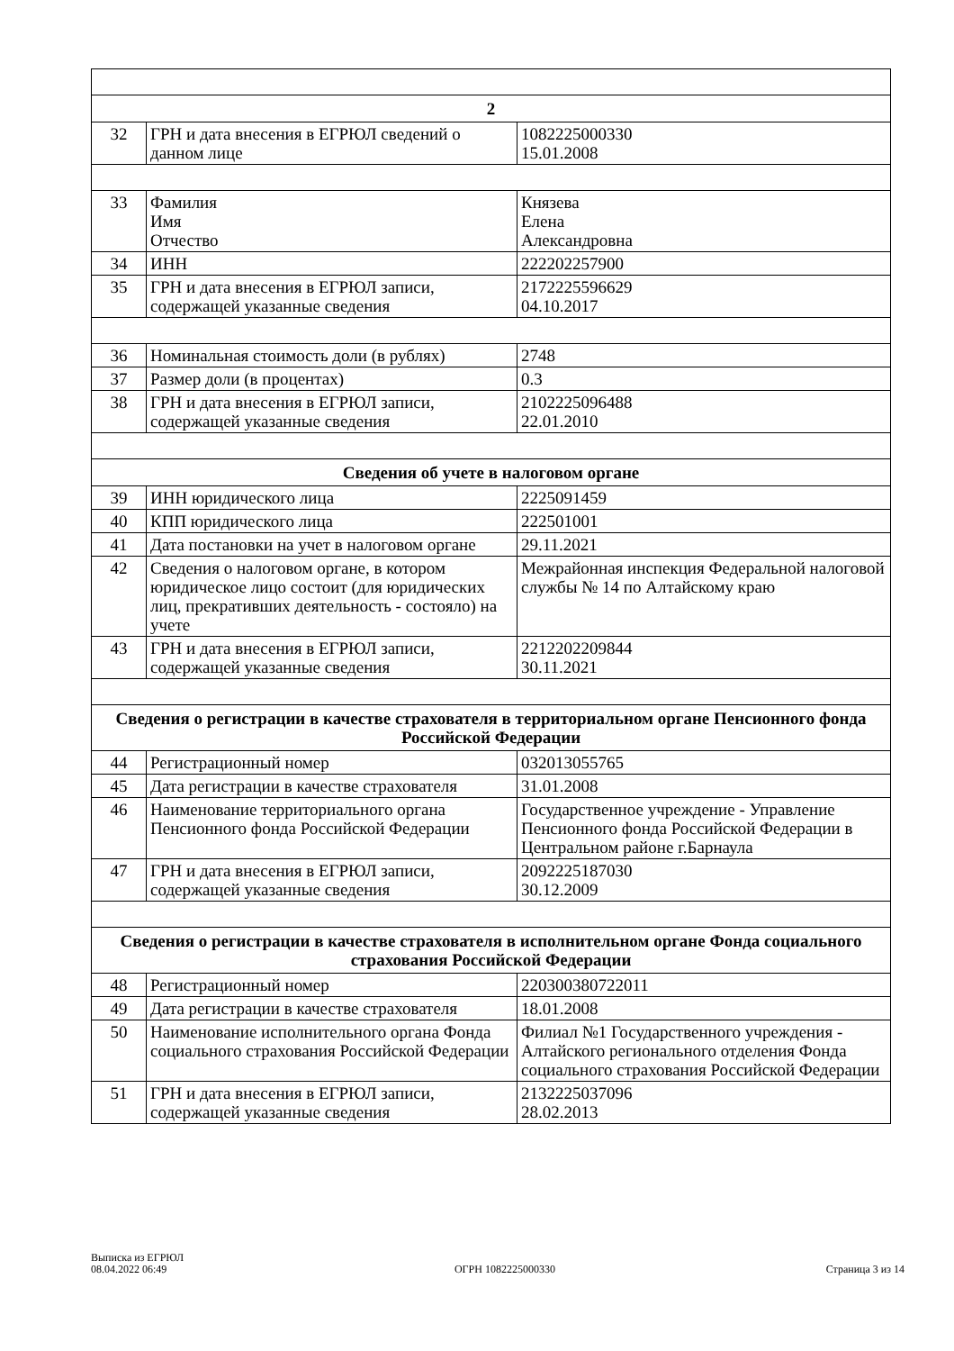| 2 | | |
| --- | --- | --- |
| 32 | ГРН и дата внесения в ЕГРЮЛ сведений о данном лице | 1082225000330 15.01.2008 |
| 33 | Фамилия Имя Отчество | Князева Елена Александровна |
| 34 | ИНН | 222202257900 |
| 35 | ГРН и дата внесения в ЕГРЮЛ записи, содержащей указанные сведения | 2172225596629 04.10.2017 |
| 36 | Номинальная стоимость доли (в рублях) | 2748 |
| 37 | Размер доли (в процентах) | 0.3 |
| 38 | ГРН и дата внесения в ЕГРЮЛ записи, содержащей указанные сведения | 2102225096488 22.01.2010 |
| Сведения об учете в налоговом органе | | |
| 39 | ИНН юридического лица | 2225091459 |
| 40 | КПП юридического лица | 222501001 |
| 41 | Дата постановки на учет в налоговом органе | 29.11.2021 |
| 42 | Сведения о налоговом органе, в котором юридическое лицо состоит (для юридических лиц, прекративших деятельность - состояло) на учете | Межрайонная инспекция Федеральной налоговой службы № 14 по Алтайскому краю |
| 43 | ГРН и дата внесения в ЕГРЮЛ записи, содержащей указанные сведения | 2212202209844 30.11.2021 |
| Сведения о регистрации в качестве страхователя в территориальном органе Пенсионного фонда Российской Федерации | | |
| 44 | Регистрационный номер | 032013055765 |
| 45 | Дата регистрации в качестве страхователя | 31.01.2008 |
| 46 | Наименование территориального органа Пенсионного фонда Российской Федерации | Государственное учреждение - Управление Пенсионного фонда Российской Федерации в Центральном районе г.Барнаула |
| 47 | ГРН и дата внесения в ЕГРЮЛ записи, содержащей указанные сведения | 2092225187030 30.12.2009 |
| Сведения о регистрации в качестве страхователя в исполнительном органе Фонда социального страхования Российской Федерации | | |
| 48 | Регистрационный номер | 220300380722011 |
| 49 | Дата регистрации в качестве страхователя | 18.01.2008 |
| 50 | Наименование исполнительного органа Фонда социального страхования Российской Федерации | Филиал №1 Государственного учреждения - Алтайского регионального отделения Фонда социального страхования Российской Федерации |
| 51 | ГРН и дата внесения в ЕГРЮЛ записи, содержащей указанные сведения | 2132225037096 28.02.2013 |
Выписка из ЕГРЮЛ
08.04.2022 06:49
ОГРН 1082225000330
Страница 3 из 14